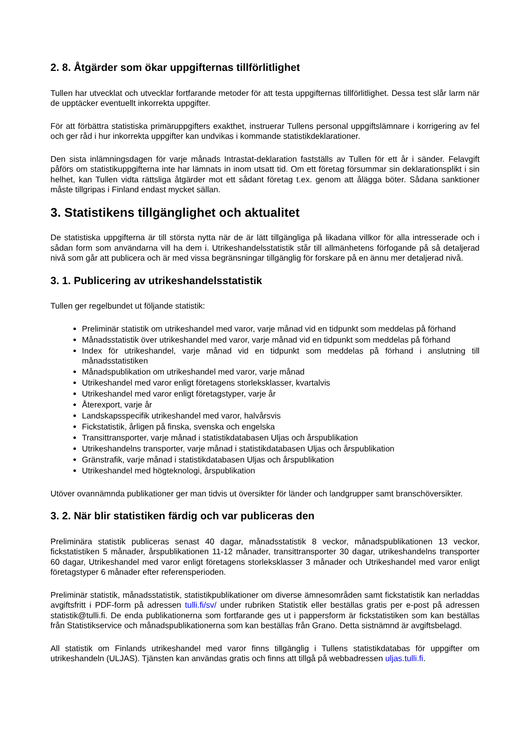2. 8. Åtgärder som ökar uppgifternas tillförlitlighet
Tullen har utvecklat och utvecklar fortfarande metoder för att testa uppgifternas tillförlitlighet. Dessa test slår larm när de upptäcker eventuellt inkorrekta uppgifter.
För att förbättra statistiska primäruppgifters exakthet, instruerar Tullens personal uppgiftslämnare i korrigering av fel och ger råd i hur inkorrekta uppgifter kan undvikas i kommande statistikdeklarationer.
Den sista inlämningsdagen för varje månads Intrastat-deklaration fastställs av Tullen för ett år i sänder. Felavgift påförs om statistikuppgifterna inte har lämnats in inom utsatt tid. Om ett företag försummar sin deklarationsplikt i sin helhet, kan Tullen vidta rättsliga åtgärder mot ett sådant företag t.ex. genom att ålägga böter. Sådana sanktioner måste tillgripas i Finland endast mycket sällan.
3. Statistikens tillgänglighet och aktualitet
De statistiska uppgifterna är till största nytta när de är lätt tillgängliga på likadana villkor för alla intresserade och i sådan form som användarna vill ha dem i. Utrikeshandelsstatistik står till allmänhetens förfogande på så detaljerad nivå som går att publicera och är med vissa begränsningar tillgänglig för forskare på en ännu mer detaljerad nivå.
3. 1. Publicering av utrikeshandelsstatistik
Tullen ger regelbundet ut följande statistik:
Preliminär statistik om utrikeshandel med varor, varje månad vid en tidpunkt som meddelas på förhand
Månadsstatistik över utrikeshandel med varor, varje månad vid en tidpunkt som meddelas på förhand
Index för utrikeshandel, varje månad vid en tidpunkt som meddelas på förhand i anslutning till månadsstatistiken
Månadspublikation om utrikeshandel med varor, varje månad
Utrikeshandel med varor enligt företagens storleksklasser, kvartalvis
Utrikeshandel med varor enligt företagstyper, varje år
Återexport, varje år
Landskapsspecifik utrikeshandel med varor, halvårsvis
Fickstatistik, årligen på finska, svenska och engelska
Transittransporter, varje månad i statistikdatabasen Uljas och årspublikation
Utrikeshandelns transporter, varje månad i statistikdatabasen Uljas och årspublikation
Gränstrafik, varje månad i statistikdatabasen Uljas och årspublikation
Utrikeshandel med högteknologi, årspublikation
Utöver ovannämnda publikationer ger man tidvis ut översikter för länder och landgrupper samt branschöversikter.
3. 2. När blir statistiken färdig och var publiceras den
Preliminära statistik publiceras senast 40 dagar, månadsstatistik 8 veckor, månadspublikationen 13 veckor, fickstatistiken 5 månader, årspublikationen 11-12 månader, transittransporter 30 dagar, utrikeshandelns transporter 60 dagar, Utrikeshandel med varor enligt företagens storleksklasser 3 månader och Utrikeshandel med varor enligt företagstyper 6 månader efter referensperioden.
Preliminär statistik, månadsstatistik, statistikpublikationer om diverse ämnesområden samt fickstatistik kan nerladdas avgiftsfritt i PDF-form på adressen tulli.fi/sv/ under rubriken Statistik eller beställas gratis per e-post på adressen statistik@tulli.fi. De enda publikationerna som fortfarande ges ut i pappersform är fickstatistiken som kan beställas från Statistikservice och månadspublikationerna som kan beställas från Grano. Detta sistnämnd är avgiftsbelagd.
All statistik om Finlands utrikeshandel med varor finns tillgänglig i Tullens statistikdatabas för uppgifter om utrikeshandeln (ULJAS). Tjänsten kan användas gratis och finns att tillgå på webbadressen uljas.tulli.fi.